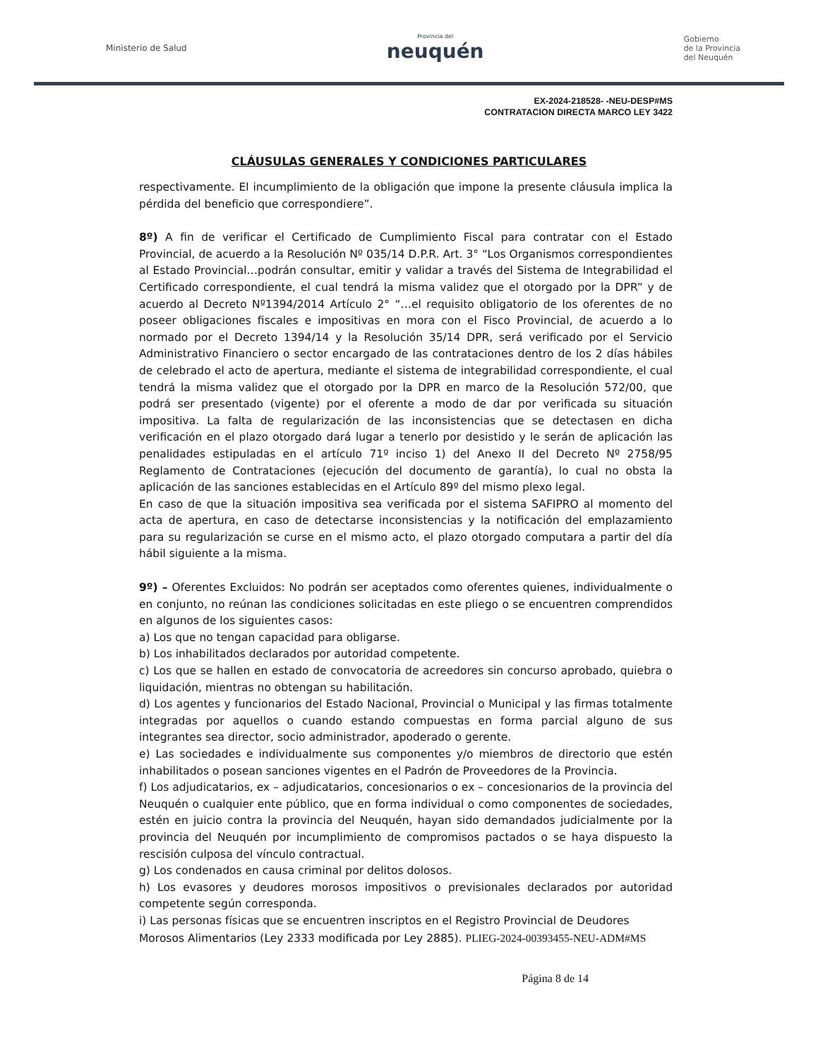Ministerio de Salud
Provincia del
neuquén
Gobierno
de la Provincia
del Neuquén
EX-2024-218528- -NEU-DESP#MS
CONTRATACION DIRECTA MARCO LEY 3422
CLÁUSULAS GENERALES Y CONDICIONES PARTICULARES
respectivamente. El incumplimiento de la obligación que impone la presente cláusula implica la pérdida del beneficio que correspondiere”.
8º) A fin de verificar el Certificado de Cumplimiento Fiscal para contratar con el Estado Provincial, de acuerdo a la Resolución Nº 035/14 D.P.R. Art. 3° “Los Organismos correspondientes al Estado Provincial…podrán consultar, emitir y validar a través del Sistema de Integrabilidad el Certificado correspondiente, el cual tendrá la misma validez que el otorgado por la DPR” y de acuerdo al Decreto Nº1394/2014 Artículo 2° “…el requisito obligatorio de los oferentes de no poseer obligaciones fiscales e impositivas en mora con el Fisco Provincial, de acuerdo a lo normado por el Decreto 1394/14 y la Resolución 35/14 DPR, será verificado por el Servicio Administrativo Financiero o sector encargado de las contrataciones dentro de los 2 días hábiles de celebrado el acto de apertura, mediante el sistema de integrabilidad correspondiente, el cual tendrá la misma validez que el otorgado por la DPR en marco de la Resolución 572/00, que podrá ser presentado (vigente) por el oferente a modo de dar por verificada su situación impositiva. La falta de regularización de las inconsistencias que se detectasen en dicha verificación en el plazo otorgado dará lugar a tenerlo por desistido y le serán de aplicación las penalidades estipuladas en el artículo 71º inciso 1) del Anexo II del Decreto Nº 2758/95 Reglamento de Contrataciones (ejecución del documento de garantía), lo cual no obsta la aplicación de las sanciones establecidas en el Artículo 89º del mismo plexo legal.
En caso de que la situación impositiva sea verificada por el sistema SAFIPRO al momento del acta de apertura, en caso de detectarse inconsistencias y la notificación del emplazamiento para su regularización se curse en el mismo acto, el plazo otorgado computara a partir del día hábil siguiente a la misma.
9º) – Oferentes Excluidos: No podrán ser aceptados como oferentes quienes, individualmente o en conjunto, no reúnan las condiciones solicitadas en este pliego o se encuentren comprendidos en algunos de los siguientes casos:
a) Los que no tengan capacidad para obligarse.
b) Los inhabilitados declarados por autoridad competente.
c) Los que se hallen en estado de convocatoria de acreedores sin concurso aprobado, quiebra o liquidación, mientras no obtengan su habilitación.
d) Los agentes y funcionarios del Estado Nacional, Provincial o Municipal y las firmas totalmente integradas por aquellos o cuando estando compuestas en forma parcial alguno de sus integrantes sea director, socio administrador, apoderado o gerente.
e) Las sociedades e individualmente sus componentes y/o miembros de directorio que estén inhabilitados o posean sanciones vigentes en el Padrón de Proveedores de la Provincia.
f) Los adjudicatarios, ex – adjudicatarios, concesionarios o ex – concesionarios de la provincia del Neuquén o cualquier ente público, que en forma individual o como componentes de sociedades, estén en juicio contra la provincia del Neuquén, hayan sido demandados judicialmente por la provincia del Neuquén por incumplimiento de compromisos pactados o se haya dispuesto la rescisión culposa del vínculo contractual.
g) Los condenados en causa criminal por delitos dolosos.
h) Los evasores y deudores morosos impositivos o previsionales declarados por autoridad competente según corresponda.
i) Las personas físicas que se encuentren inscriptos en el Registro Provincial de Deudores
Morosos Alimentarios (Ley 2333 modificada por Ley 2885). PLIEG-2024-00393455-NEU-ADM#MS
Página 8 de 14